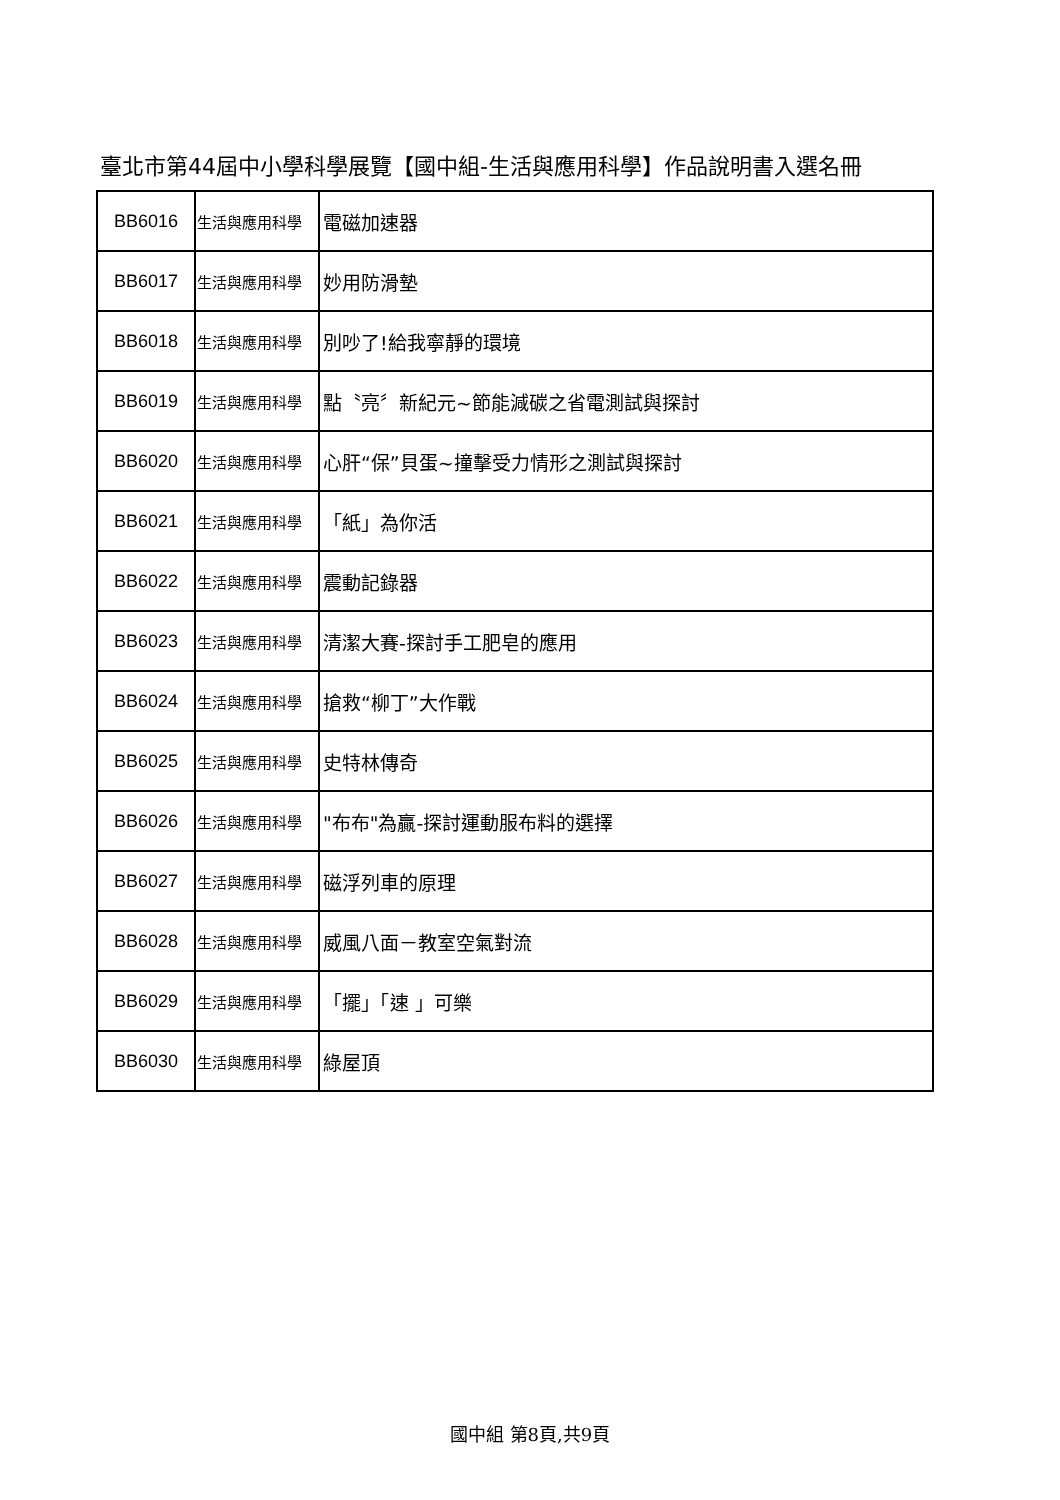臺北市第44屆中小學科學展覽【國中組-生活與應用科學】作品說明書入選名冊
| BB6016 | 生活與應用科學 | 電磁加速器 |
| BB6017 | 生活與應用科學 | 妙用防滑墊 |
| BB6018 | 生活與應用科學 | 別吵了!給我寧靜的環境 |
| BB6019 | 生活與應用科學 | 點〝亮〞新紀元~節能減碳之省電測試與探討 |
| BB6020 | 生活與應用科學 | 心肝“保”貝蛋~撞擊受力情形之測試與探討 |
| BB6021 | 生活與應用科學 | 「紙」為你活 |
| BB6022 | 生活與應用科學 | 震動記錄器 |
| BB6023 | 生活與應用科學 | 清潔大賽-探討手工肥皂的應用 |
| BB6024 | 生活與應用科學 | 搶救“柳丁”大作戰 |
| BB6025 | 生活與應用科學 | 史特林傳奇 |
| BB6026 | 生活與應用科學 | "布布"為贏-探討運動服布料的選擇 |
| BB6027 | 生活與應用科學 | 磁浮列車的原理 |
| BB6028 | 生活與應用科學 | 威風八面－教室空氣對流 |
| BB6029 | 生活與應用科學 | 「擺」「速 」可樂 |
| BB6030 | 生活與應用科學 | 綠屋頂 |
國中組 第8頁,共9頁